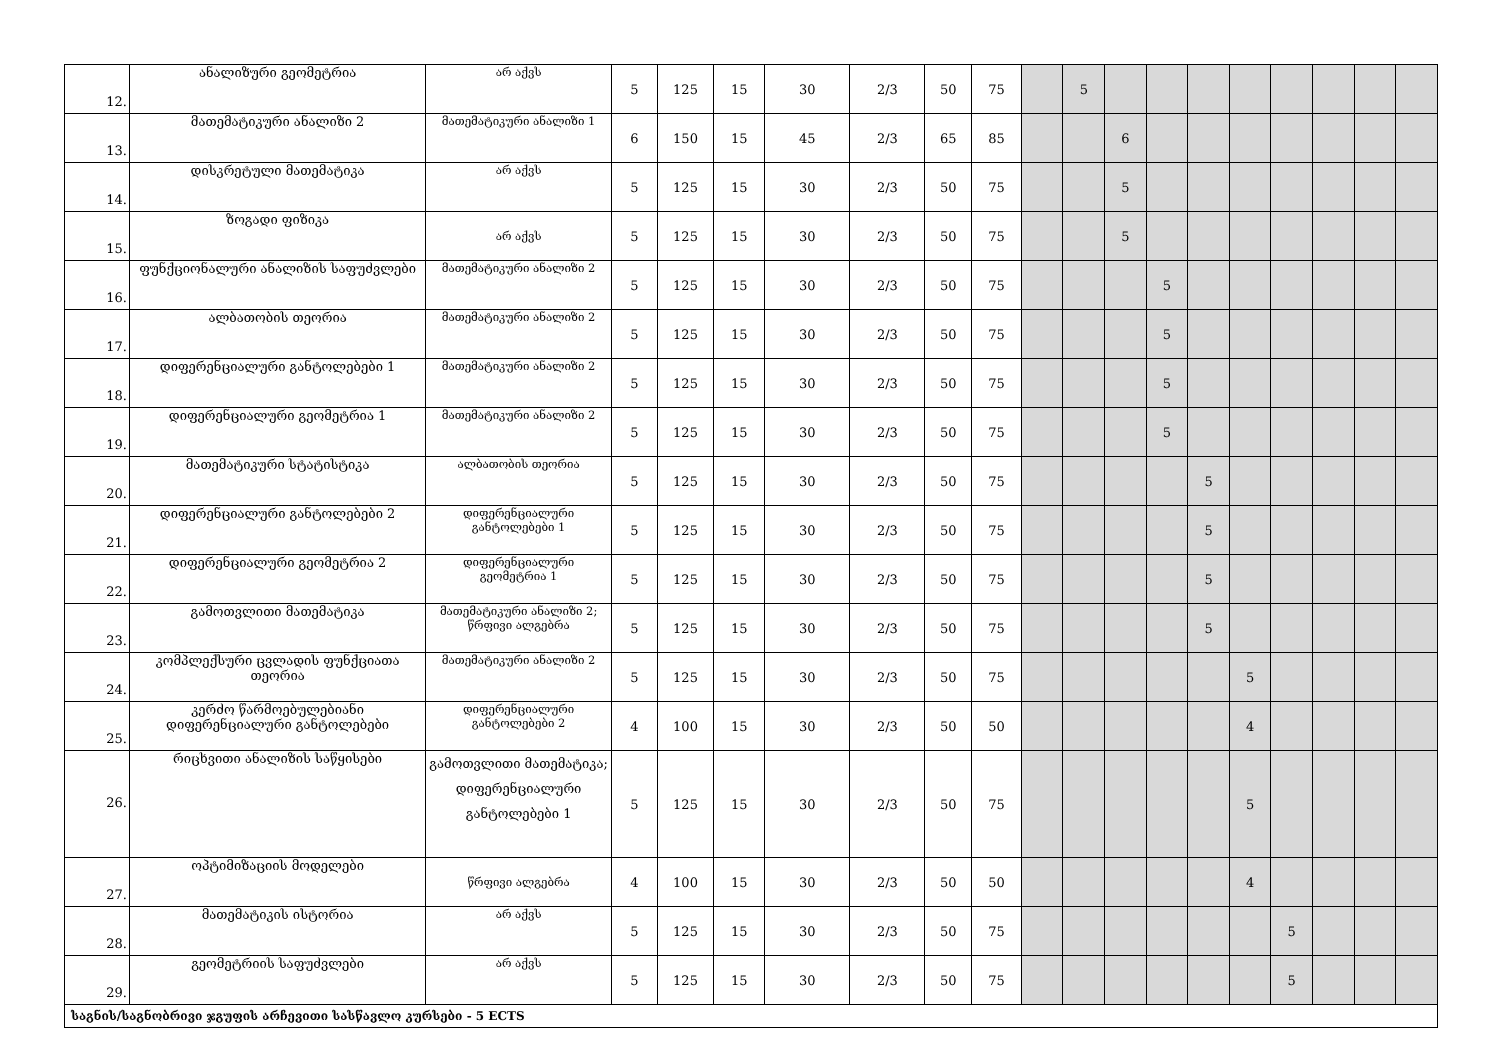| 12. | ანალიზური გეომეტრია | არ აქვს | 5 | 125 | 15 | 30 | 2/3 | 50 | 75 | | 5 | | | | | | | | |
| 13. | მათემატიკური ანალიზი 2 | მათემატიკური ანალიზი 1 | 6 | 150 | 15 | 45 | 2/3 | 65 | 85 | | | 6 | | | | | | | |
| 14. | დისკრეტული მათემატიკა | არ აქვს | 5 | 125 | 15 | 30 | 2/3 | 50 | 75 | | | 5 | | | | | | | |
| 15. | ზოგადი ფიზიკა | არ აქვს | 5 | 125 | 15 | 30 | 2/3 | 50 | 75 | | | 5 | | | | | | | |
| 16. | ფუნქციონალური ანალიზის საფუძვლები | მათემატიკური ანალიზი 2 | 5 | 125 | 15 | 30 | 2/3 | 50 | 75 | | | | 5 | | | | | | |
| 17. | ალბათობის თეორია | მათემატიკური ანალიზი 2 | 5 | 125 | 15 | 30 | 2/3 | 50 | 75 | | | | 5 | | | | | | |
| 18. | დიფერენციალური განტოლებები 1 | მათემატიკური ანალიზი 2 | 5 | 125 | 15 | 30 | 2/3 | 50 | 75 | | | | 5 | | | | | | |
| 19. | დიფერენციალური გეომეტრია 1 | მათემატიკური ანალიზი 2 | 5 | 125 | 15 | 30 | 2/3 | 50 | 75 | | | | 5 | | | | | | |
| 20. | მათემატიკური სტატისტიკა | ალბათობის თეორია | 5 | 125 | 15 | 30 | 2/3 | 50 | 75 | | | | | 5 | | | | | |
| 21. | დიფერენციალური განტოლებები 2 | დიფერენციალური განტოლებები 1 | 5 | 125 | 15 | 30 | 2/3 | 50 | 75 | | | | | 5 | | | | | |
| 22. | დიფერენციალური გეომეტრია 2 | დიფერენციალური გეომეტრია 1 | 5 | 125 | 15 | 30 | 2/3 | 50 | 75 | | | | | 5 | | | | | |
| 23. | გამოთვლითი მათემატიკა | მათემატიკური ანალიზი 2; წრფივი ალგებრა | 5 | 125 | 15 | 30 | 2/3 | 50 | 75 | | | | | 5 | | | | | |
| 24. | კომპლექსური ცვლადის ფუნქციათა თეორია | მათემატიკური ანალიზი 2 | 5 | 125 | 15 | 30 | 2/3 | 50 | 75 | | | | | | 5 | | | | |
| 25. | კერძო წარმოებულებიანი დიფერენციალური განტოლებები | დიფერენციალური განტოლებები 2 | 4 | 100 | 15 | 30 | 2/3 | 50 | 50 | | | | | | 4 | | | | |
| 26. | რიცხვითი ანალიზის საწყისები | გამოთვლითი მათემატიკა; დიფერენციალური განტოლებები 1 | 5 | 125 | 15 | 30 | 2/3 | 50 | 75 | | | | | | 5 | | | | |
| 27. | ოპტიმიზაციის მოდელები | წრფივი ალგებრა | 4 | 100 | 15 | 30 | 2/3 | 50 | 50 | | | | | | 4 | | | | |
| 28. | მათემატიკის ისტორია | არ აქვს | 5 | 125 | 15 | 30 | 2/3 | 50 | 75 | | | | | | | 5 | | | |
| 29. | გეომეტრიის საფუძვლები | არ აქვს | 5 | 125 | 15 | 30 | 2/3 | 50 | 75 | | | | | | | 5 | | | |
| საგნის/საგნობრივი ჯგუფის არჩევითი სასწავლო კურსები - 5 ECTS | | | | | | | | | | | | | | | | | | | |